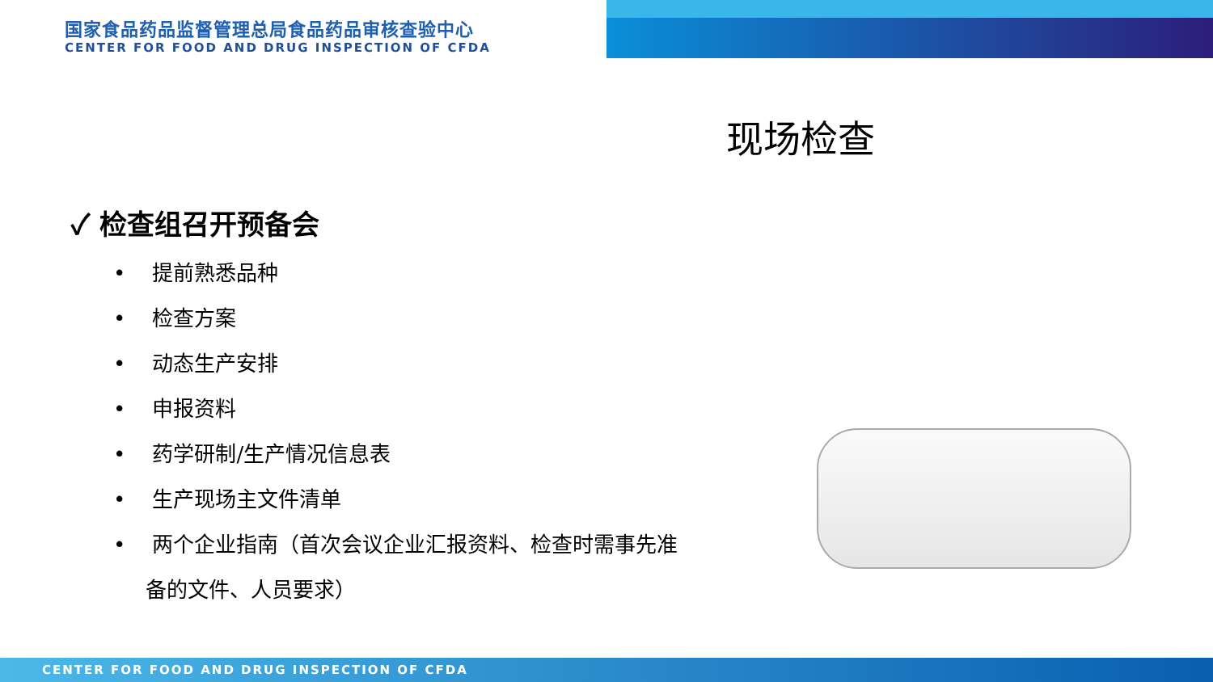国家食品药品监督管理总局食品药品审核查验中心
CENTER FOR FOOD AND DRUG INSPECTION OF CFDA
现场检查
✓ 检查组召开预备会
• 提前熟悉品种
• 检查方案
• 动态生产安排
• 申报资料
• 药学研制/生产情况信息表
• 生产现场主文件清单
• 两个企业指南（首次会议企业汇报资料、检查时需事先准备的文件、人员要求）
CENTER FOR FOOD AND DRUG INSPECTION OF CFDA